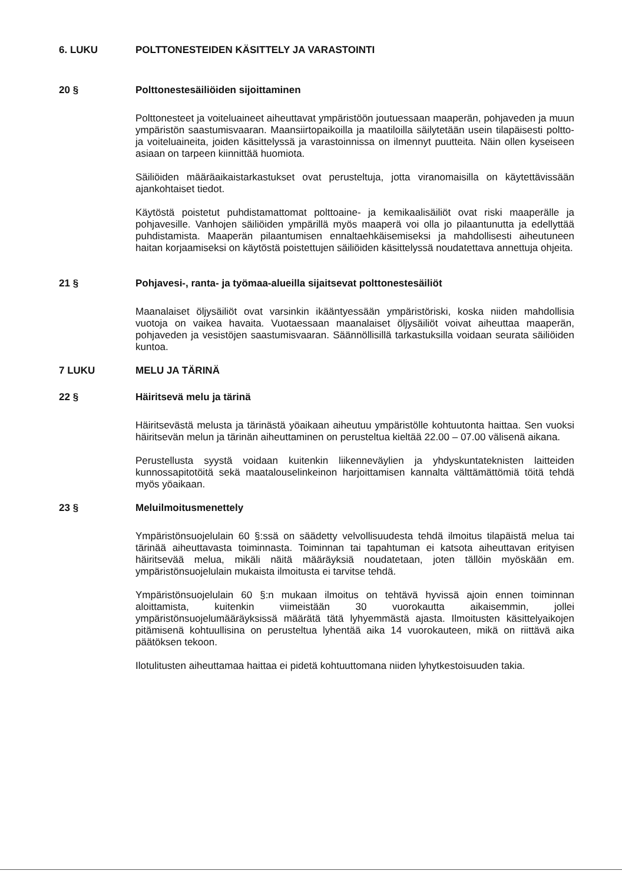6. LUKU POLTTONESTEIDEN KÄSITTELY JA VARASTOINTI
20 § Polttonestesäiliöiden sijoittaminen
Polttonesteet ja voiteluaineet aiheuttavat ympäristöön joutuessaan maaperän, pohjaveden ja muun ympäristön saastumisvaaran. Maansiirtopaikoilla ja maatiloilla säilytetään usein tilapäisesti poltto- ja voiteluaineita, joiden käsittelyssä ja varastoinnissa on ilmennyt puutteita. Näin ollen kyseiseen asiaan on tarpeen kiinnittää huomiota.
Säiliöiden määräaikaistarkastukset ovat perusteltuja, jotta viranomaisilla on käytettävissään ajankohtaiset tiedot.
Käytöstä poistetut puhdistamattomat polttoaine- ja kemikaalisäiliöt ovat riski maaperälle ja pohjavesille. Vanhojen säiliöiden ympärillä myös maaperä voi olla jo pilaantunutta ja edellyttää puhdistamista. Maaperän pilaantumisen ennaltaehkäisemiseksi ja mahdollisesti aiheutuneen haitan korjaamiseksi on käytöstä poistettujen säiliöiden käsittelyssä noudatettava annettuja ohjeita.
21 § Pohjavesi-, ranta- ja työmaa-alueilla sijaitsevat polttonestesäiliöt
Maanalaiset öljysäiliöt ovat varsinkin ikääntyessään ympäristöriski, koska niiden mahdollisia vuotoja on vaikea havaita. Vuotaessaan maanalaiset öljysäiliöt voivat aiheuttaa maaperän, pohjaveden ja vesistöjen saastumisvaaran. Säännöllisillä tarkastuksilla voidaan seurata säiliöiden kuntoa.
7 LUKU MELU JA TÄRINÄ
22 § Häiritsevä melu ja tärinä
Häiritsevästä melusta ja tärinästä yöaikaan aiheutuu ympäristölle kohtuutonta haittaa. Sen vuoksi häiritsevän melun ja tärinän aiheuttaminen on perusteltua kieltää 22.00 – 07.00 välisenä aikana.
Perustellusta syystä voidaan kuitenkin liikenneväylien ja yhdyskuntateknisten laitteiden kunnossapitotöitä sekä maatalouselinkeinon harjoittamisen kannalta välttämättömiä töitä tehdä myös yöaikaan.
23 § Meluilmoitusmenettely
Ympäristönsuojelulain 60 §:ssä on säädetty velvollisuudesta tehdä ilmoitus tilapäistä melua tai tärinää aiheuttavasta toiminnasta. Toiminnan tai tapahtuman ei katsota aiheuttavan erityisen häiritsevää melua, mikäli näitä määräyksiä noudatetaan, joten tällöin myöskään em. ympäristönsuojelulain mukaista ilmoitusta ei tarvitse tehdä.
Ympäristönsuojelulain 60 §:n mukaan ilmoitus on tehtävä hyvissä ajoin ennen toiminnan aloittamista, kuitenkin viimeistään 30 vuorokautta aikaisemmin, jollei ympäristönsuojelumääräyksissä määrätä tätä lyhyemmästä ajasta. Ilmoitusten käsittelyaikojen pitämisenä kohtuullisina on perusteltua lyhentää aika 14 vuorokauteen, mikä on riittävä aika päätöksen tekoon.
Ilotulitusten aiheuttamaa haittaa ei pidetä kohtuuttomana niiden lyhytkestoisuuden takia.